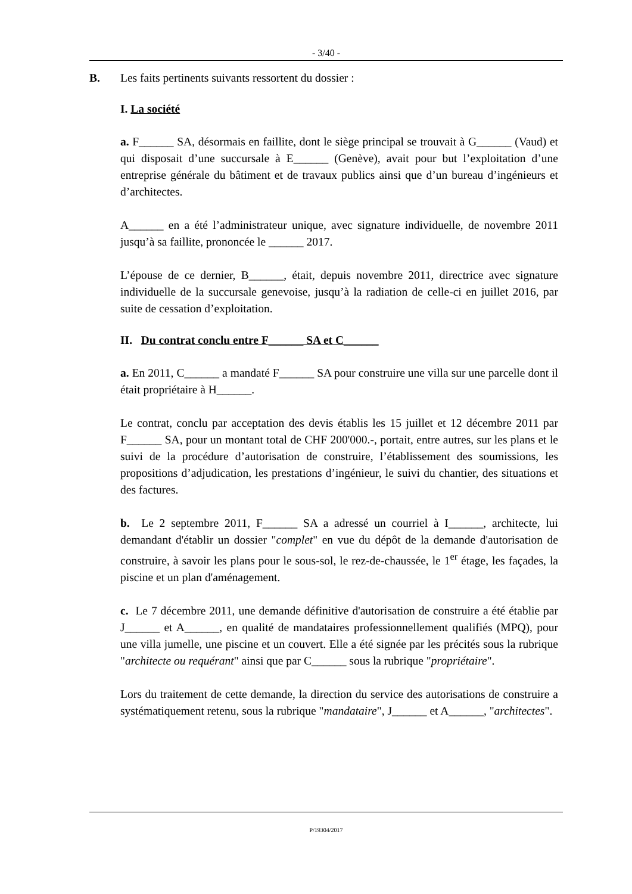- 3/40 -
B. Les faits pertinents suivants ressortent du dossier :
I. La société
a. F______ SA, désormais en faillite, dont le siège principal se trouvait à G______ (Vaud) et qui disposait d’une succursale à E______ (Genève), avait pour but l’exploitation d’une entreprise générale du bâtiment et de travaux publics ainsi que d’un bureau d’ingénieurs et d’architectes.
A______ en a été l’administrateur unique, avec signature individuelle, de novembre 2011 jusqu’à sa faillite, prononcée le ______ 2017.
L’épouse de ce dernier, B______, était, depuis novembre 2011, directrice avec signature individuelle de la succursale genevoise, jusqu’à la radiation de celle-ci en juillet 2016, par suite de cessation d’exploitation.
II. Du contrat conclu entre F______ SA et C______
a. En 2011, C______ a mandaté F______ SA pour construire une villa sur une parcelle dont il était propriétaire à H______.
Le contrat, conclu par acceptation des devis établis les 15 juillet et 12 décembre 2011 par F______ SA, pour un montant total de CHF 200'000.-, portait, entre autres, sur les plans et le suivi de la procédure d’autorisation de construire, l’établissement des soumissions, les propositions d’adjudication, les prestations d’ingénieur, le suivi du chantier, des situations et des factures.
b. Le 2 septembre 2011, F______ SA a adressé un courriel à I______, architecte, lui demandant d'établir un dossier "complet" en vue du dépôt de la demande d'autorisation de construire, à savoir les plans pour le sous-sol, le rez-de-chaussée, le 1<sup>er</sup> étage, les façades, la piscine et un plan d'aménagement.
c. Le 7 décembre 2011, une demande définitive d'autorisation de construire a été établie par J______ et A______, en qualité de mandataires professionnellement qualifiés (MPQ), pour une villa jumelle, une piscine et un couvert. Elle a été signée par les précités sous la rubrique "architecte ou requérant" ainsi que par C______ sous la rubrique "propriétaire".
Lors du traitement de cette demande, la direction du service des autorisations de construire a systématiquement retenu, sous la rubrique "mandataire", J______ et A______, "architectes".
P/19304/2017